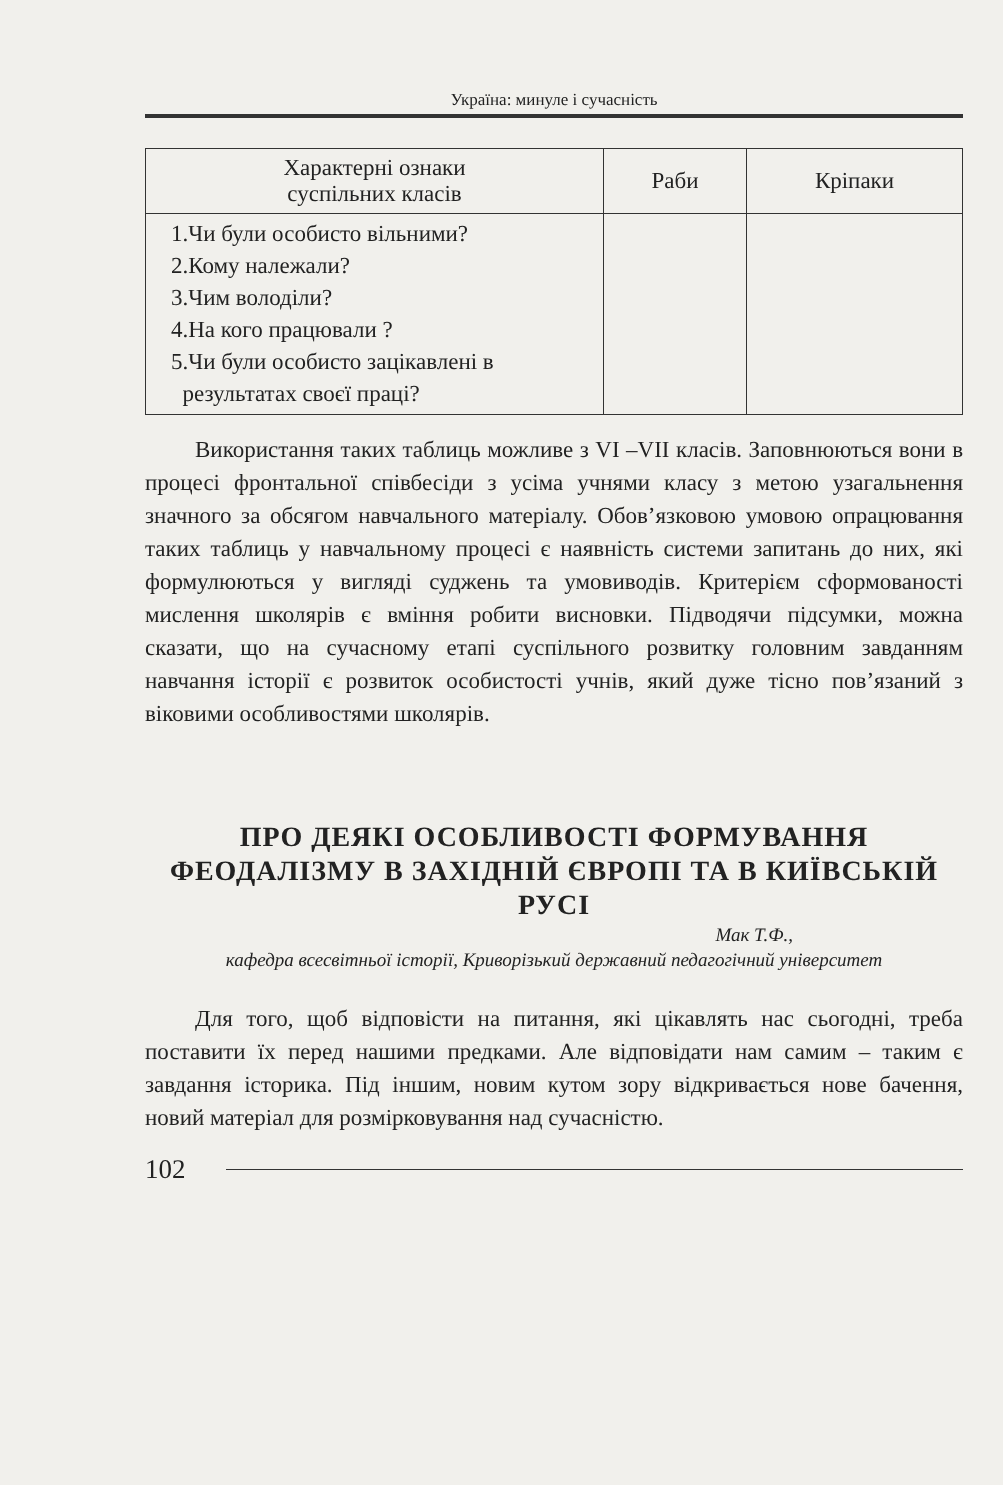Україна: минуле і сучасність
| Характерні ознаки суспільних класів | Раби | Кріпаки |
| --- | --- | --- |
| 1.Чи були особисто вільними? 2.Кому належали? 3.Чим володіли? 4.На кого працювали ? 5.Чи були особисто зацікавлені в результатах своєї праці? | | |
Використання таких таблиць можливе з VI –VII класів. Заповнюються вони в процесі фронтальної співбесіди з усіма учнями класу з метою узагальнення значного за обсягом навчального матеріалу. Обов’язковою умовою опрацювання таких таблиць у навчальному процесі є наявність системи запитань до них, які формулюються у вигляді суджень та умовиводів. Критерієм сформованості мислення школярів є вміння робити висновки. Підводячи підсумки, можна сказати, що на сучасному етапі суспільного розвитку головним завданням навчання історії є розвиток особистості учнів, який дуже тісно пов’язаний з віковими особливостями школярів.
ПРО ДЕЯКІ ОСОБЛИВОСТІ ФОРМУВАННЯ ФЕОДАЛІЗМУ В ЗАХІДНІЙ ЄВРОПІ ТА В КИЇВСЬКІЙ РУСІ
Мак Т.Ф.,
кафедра всесвітньої історії, Криворізький державний педагогічний університет
Для того, щоб відповісти на питання, які цікавлять нас сьогодні, треба поставити їх перед нашими предками. Але відповідати нам самим – таким є завдання історика. Під іншим, новим кутом зору відкривається нове бачення, новий матеріал для розмірковування над сучасністю.
102